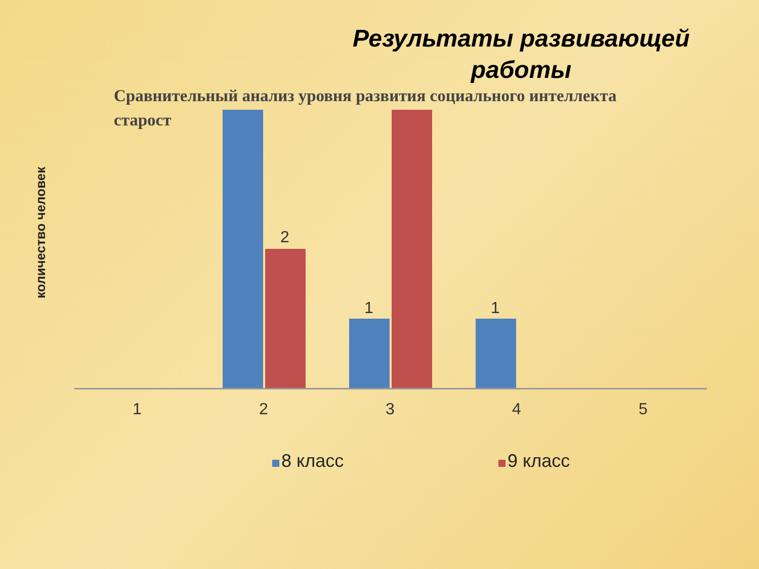Результаты развивающей работы
Сравнительный анализ уровня развития социального интеллекта старост
количество человек
2
1 1
1 2 3 4 5
8 класс 9 класс